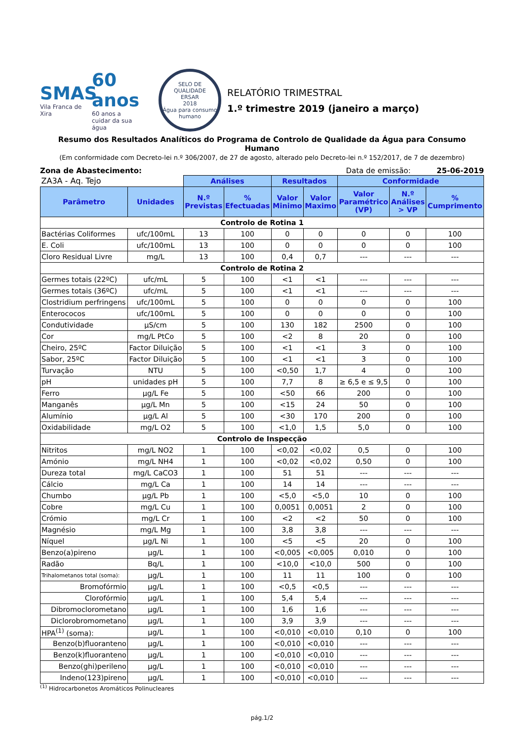SMAS
Vila Franca de Xira
60 anos
60 anos a cuidar da sua água
SELO DE QUALIDADE
ERSAR
2018
Água para consumo humano
RELATÓRIO TRIMESTRAL
1.º trimestre 2019 (janeiro a março)
Resumo dos Resultados Analíticos do Programa de Controlo de Qualidade da Água para Consumo Humano
(Em conformidade com Decreto-lei n.º 306/2007, de 27 de agosto, alterado pelo Decreto-lei n.º 152/2017, de 7 de dezembro)
Zona de Abastecimento: Data de emissão: 25-06-2019
| ZA3A - Aq. Tejo | | Análises | | Resultados | | Conformidade | | |
| Parâmetro | Unidades | N.º Previstas | % Efectuadas | Valor Minimo | Valor Maximo | Valor Paramétrico (VP) | N.º Análises > VP | % Cumprimento |
| Controlo de Rotina 1 | | | | | | | | |
| Bactérias Coliformes | ufc/100mL | 13 | 100 | 0 | 0 | 0 | 0 | 100 |
| E. Coli | ufc/100mL | 13 | 100 | 0 | 0 | 0 | 0 | 100 |
| Cloro Residual Livre | mg/L | 13 | 100 | 0,4 | 0,7 | --- | --- | --- |
| Controlo de Rotina 2 | | | | | | | | |
| Germes totais (22ºC) | ufc/mL | 5 | 100 | <1 | <1 | --- | --- | --- |
| Germes totais (36ºC) | ufc/mL | 5 | 100 | <1 | <1 | --- | --- | --- |
| Clostridium perfringens | ufc/100mL | 5 | 100 | 0 | 0 | 0 | 0 | 100 |
| Enterococos | ufc/100mL | 5 | 100 | 0 | 0 | 0 | 0 | 100 |
| Condutividade | µS/cm | 5 | 100 | 130 | 182 | 2500 | 0 | 100 |
| Cor | mg/L PtCo | 5 | 100 | <2 | 8 | 20 | 0 | 100 |
| Cheiro, 25ºC | Factor Diluição | 5 | 100 | <1 | <1 | 3 | 0 | 100 |
| Sabor, 25ºC | Factor Diluição | 5 | 100 | <1 | <1 | 3 | 0 | 100 |
| Turvação | NTU | 5 | 100 | <0,50 | 1,7 | 4 | 0 | 100 |
| pH | unidades pH | 5 | 100 | 7,7 | 8 | ≥ 6,5 e ≤ 9,5 | 0 | 100 |
| Ferro | µg/L Fe | 5 | 100 | <50 | 66 | 200 | 0 | 100 |
| Manganês | µg/L Mn | 5 | 100 | <15 | 24 | 50 | 0 | 100 |
| Alumínio | µg/L Al | 5 | 100 | <30 | 170 | 200 | 0 | 100 |
| Oxidabilidade | mg/L O2 | 5 | 100 | <1,0 | 1,5 | 5,0 | 0 | 100 |
| Controlo de Inspecção | | | | | | | | |
| Nitritos | mg/L NO2 | 1 | 100 | <0,02 | <0,02 | 0,5 | 0 | 100 |
| Amónio | mg/L NH4 | 1 | 100 | <0,02 | <0,02 | 0,50 | 0 | 100 |
| Dureza total | mg/L CaCO3 | 1 | 100 | 51 | 51 | --- | --- | --- |
| Cálcio | mg/L Ca | 1 | 100 | 14 | 14 | --- | --- | --- |
| Chumbo | µg/L Pb | 1 | 100 | <5,0 | <5,0 | 10 | 0 | 100 |
| Cobre | mg/L Cu | 1 | 100 | 0,0051 | 0,0051 | 2 | 0 | 100 |
| Crómio | mg/L Cr | 1 | 100 | <2 | <2 | 50 | 0 | 100 |
| Magnésio | mg/L Mg | 1 | 100 | 3,8 | 3,8 | --- | --- | --- |
| Níquel | µg/L Ni | 1 | 100 | <5 | <5 | 20 | 0 | 100 |
| Benzo(a)pireno | µg/L | 1 | 100 | <0,005 | <0,005 | 0,010 | 0 | 100 |
| Radão | Bq/L | 1 | 100 | <10,0 | <10,0 | 500 | 0 | 100 |
| Trihalometanos total (soma): | µg/L | 1 | 100 | 11 | 11 | 100 | 0 | 100 |
| Bromofórmio | µg/L | 1 | 100 | <0,5 | <0,5 | --- | --- | --- |
| Clorofórmio | µg/L | 1 | 100 | 5,4 | 5,4 | --- | --- | --- |
| Dibromoclorometano | µg/L | 1 | 100 | 1,6 | 1,6 | --- | --- | --- |
| Diclorobromometano | µg/L | 1 | 100 | 3,9 | 3,9 | --- | --- | --- |
| HPA<sup>(1)</sup> (soma): | µg/L | 1 | 100 | <0,010 | <0,010 | 0,10 | 0 | 100 |
| Benzo(b)fluoranteno | µg/L | 1 | 100 | <0,010 | <0,010 | --- | --- | --- |
| Benzo(k)fluoranteno | µg/L | 1 | 100 | <0,010 | <0,010 | --- | --- | --- |
| Benzo(ghi)perileno | µg/L | 1 | 100 | <0,010 | <0,010 | --- | --- | --- |
| Indeno(123)pireno | µg/L | 1 | 100 | <0,010 | <0,010 | --- | --- | --- |
<sup>(1)</sup> Hidrocarbonetos Aromáticos Polinucleares
pág.1/2